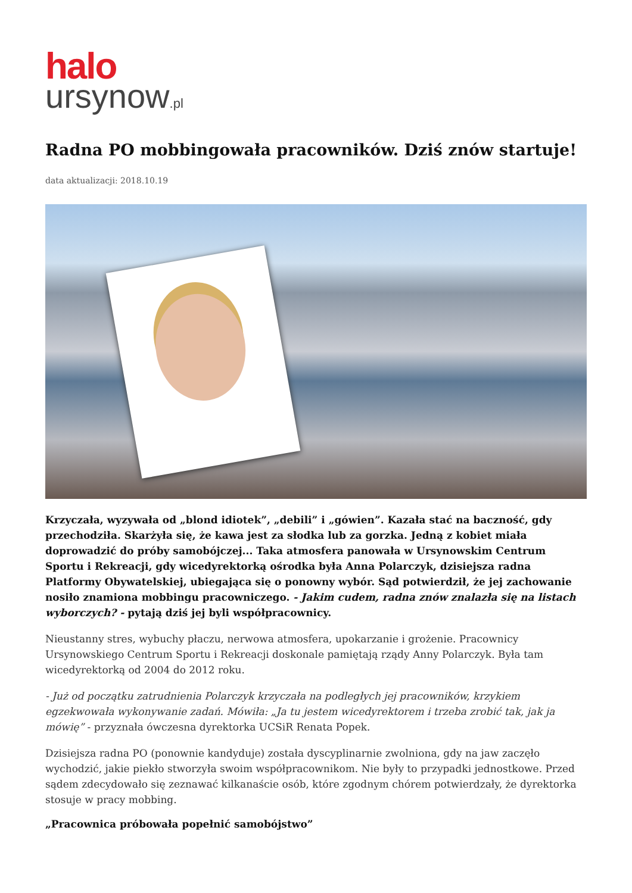halo
ursynow.pl
Radna PO mobbingowała pracowników. Dziś znów startuje!
data aktualizacji: 2018.10.19
Krzyczała, wyzywała od „blond idiotek”, „debili” i „gówien”. Kazała stać na baczność, gdy przechodziła. Skarżyła się, że kawa jest za słodka lub za gorzka. Jedną z kobiet miała doprowadzić do próby samobójczej... Taka atmosfera panowała w Ursynowskim Centrum Sportu i Rekreacji, gdy wicedyrektorką ośrodka była Anna Polarczyk, dzisiejsza radna Platformy Obywatelskiej, ubiegająca się o ponowny wybór. Sąd potwierdził, że jej zachowanie nosiło znamiona mobbingu pracowniczego. - Jakim cudem, radna znów znalazła się na listach wyborczych? - pytają dziś jej byli współpracownicy.
Nieustanny stres, wybuchy płaczu, nerwowa atmosfera, upokarzanie i grożenie. Pracownicy Ursynowskiego Centrum Sportu i Rekreacji doskonale pamiętają rządy Anny Polarczyk. Była tam wicedyrektorką od 2004 do 2012 roku.
- Już od początku zatrudnienia Polarczyk krzyczała na podległych jej pracowników, krzykiem egzekwowała wykonywanie zadań. Mówiła: „Ja tu jestem wicedyrektorem i trzeba zrobić tak, jak ja mówię” - przyznała ówczesna dyrektorka UCSiR Renata Popek.
Dzisiejsza radna PO (ponownie kandyduje) została dyscyplinarnie zwolniona, gdy na jaw zaczęło wychodzić, jakie piekło stworzyła swoim współpracownikom. Nie były to przypadki jednostkowe. Przed sądem zdecydowało się zeznawać kilkanaście osób, które zgodnym chórem potwierdzały, że dyrektorka stosuje w pracy mobbing.
„Pracownica próbowała popełnić samobójstwo”